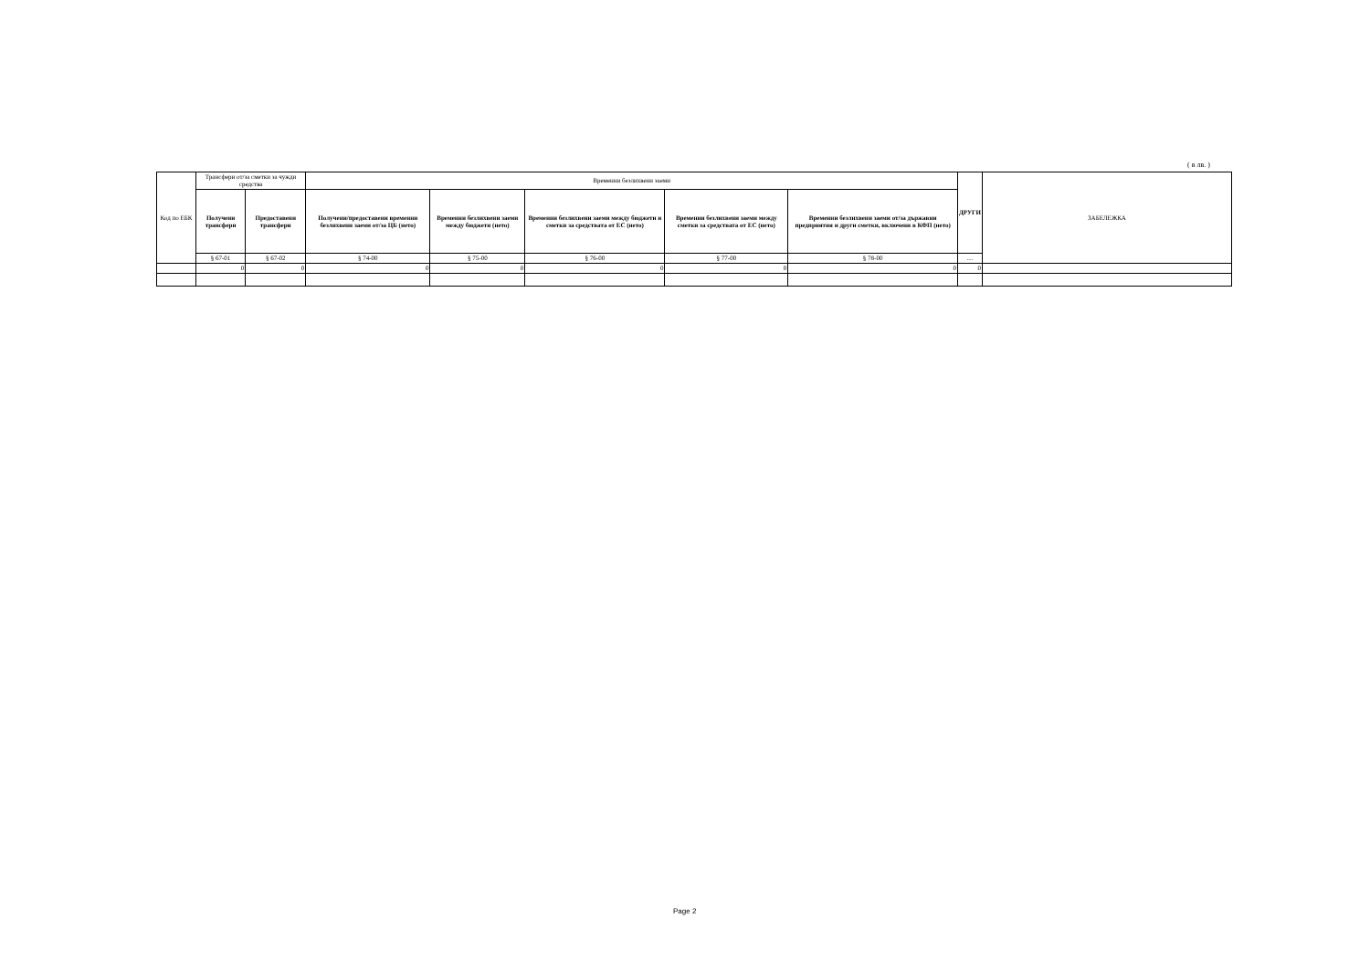( в лв. )
| Код по ЕБК | Трансфери от/за сметки за чужди средства | | Временни безлихвени заеми | | | | | ДРУГИ | ЗАБЕЛЕЖКА |
| --- | --- | --- | --- | --- | --- | --- | --- | --- | --- |
| | Получени трансфери | Предоставени трансфери | Получени/предоставени временни безлихвени заеми от/за ЦБ (нето) | Временни безлихвени заеми между бюджети (нето) | Временни безлихвени заеми между бюджети и сметки за средствата от ЕС (нето) | Временни безлихвени заеми между сметки за средствата от ЕС (нето) | Временни безлихвени заеми от/за държавни предприятия и други сметки, включени в КФП (нето) | | |
| | § 67-01 | § 67-02 | § 74-00 | § 75-00 | § 76-00 | § 77-00 | § 78-00 | .... | |
| | 0 | 0 | 0 | 0 | 0 | 0 | 0 | 0 | |
Page 2